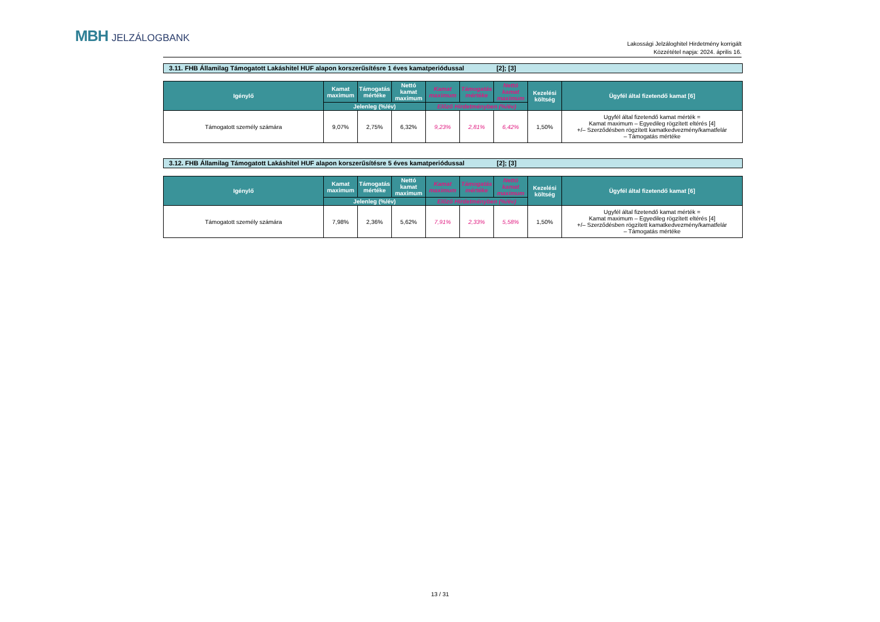MBH JELZÁLOGBANK
Lakossági Jelzáloghitel Hirdetmény korrigált
Közzététel napja: 2024. április 16.
3.11. FHB Államilag Támogatott Lakáshitel HUF alapon korszerűsítésre 1 éves kamatperiódussal [2]; [3]
| Igénylő | Kamat maximum | Támogatás mértéke | Nettó kamat maximum | Kamat maximum | Támogatás mértéke | Nettó kamat maximum | Kezelési költség | Ügyfél által fizetendő kamat [6] |
| --- | --- | --- | --- | --- | --- | --- | --- | --- |
| | Jelenleg (%/év) | | | Előző Hirdetményben (%/év) | | | | |
| Támogatott személy számára | 9,07% | 2,75% | 6,32% | 9,23% | 2,81% | 6,42% | 1,50% | Ugyfél által fizetendő kamat mérték = Kamat maximum – Egyedileg rögzített eltérés [4] +/– Szerződésben rögzített kamatkedvezmény/kamatfelár – Támogatás mértéke |
3.12. FHB Államilag Támogatott Lakáshitel HUF alapon korszerűsítésre 5 éves kamatperiódussal [2]; [3]
| Igénylő | Kamat maximum | Támogatás mértéke | Nettó kamat maximum | Kamat maximum | Támogatás mértéke | Nettó kamat maximum | Kezelési költség | Ügyfél által fizetendő kamat [6] |
| --- | --- | --- | --- | --- | --- | --- | --- | --- |
| | Jelenleg (%/év) | | | Előző Hirdetményben (%/év) | | | | |
| Támogatott személy számára | 7,98% | 2,36% | 5,62% | 7,91% | 2,33% | 5,58% | 1,50% | Ugyfél által fizetendő kamat mérték = Kamat maximum – Egyedileg rögzített eltérés [4] +/– Szerződésben rögzített kamatkedvezmény/kamatfelár – Támogatás mértéke |
13 / 31